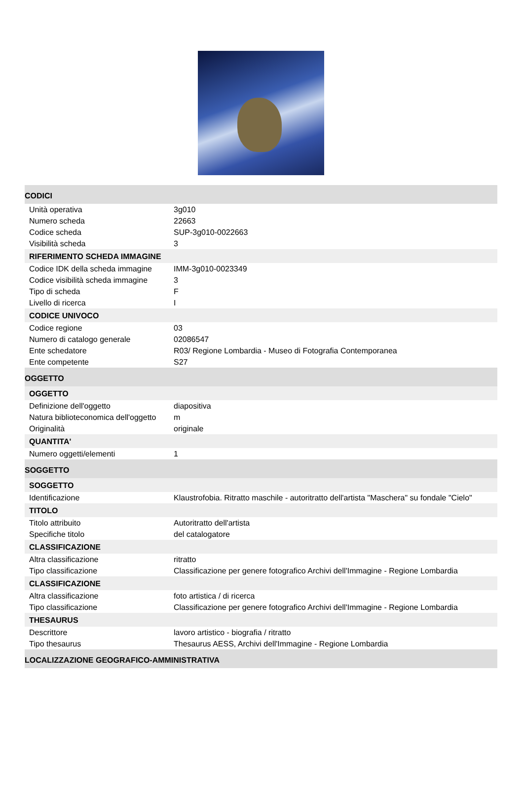| CODICI | |
| Unità operativa | 3g010 |
| Numero scheda | 22663 |
| Codice scheda | SUP-3g010-0022663 |
| Visibilità scheda | 3 |
| RIFERIMENTO SCHEDA IMMAGINE | |
| Codice IDK della scheda immagine | IMM-3g010-0023349 |
| Codice visibilità scheda immagine | 3 |
| Tipo di scheda | F |
| Livello di ricerca | I |
| CODICE UNIVOCO | |
| Codice regione | 03 |
| Numero di catalogo generale | 02086547 |
| Ente schedatore | R03/ Regione Lombardia - Museo di Fotografia Contemporanea |
| Ente competente | S27 |
| OGGETTO | |
| OGGETTO | |
| Definizione dell'oggetto | diapositiva |
| Natura biblioteconomica dell'oggetto | m |
| Originalità | originale |
| QUANTITA' | |
| Numero oggetti/elementi | 1 |
| SOGGETTO | |
| SOGGETTO | |
| Identificazione | Klaustrofobia. Ritratto maschile - autoritratto dell'artista "Maschera" su fondale "Cielo" |
| TITOLO | |
| Titolo attribuito | Autoritratto dell'artista |
| Specifiche titolo | del catalogatore |
| CLASSIFICAZIONE | |
| Altra classificazione | ritratto |
| Tipo classificazione | Classificazione per genere fotografico Archivi dell'Immagine - Regione Lombardia |
| CLASSIFICAZIONE | |
| Altra classificazione | foto artistica / di ricerca |
| Tipo classificazione | Classificazione per genere fotografico Archivi dell'Immagine - Regione Lombardia |
| THESAURUS | |
| Descrittore | lavoro artistico - biografia / ritratto |
| Tipo thesaurus | Thesaurus AESS, Archivi dell'Immagine - Regione Lombardia |
| LOCALIZZAZIONE GEOGRAFICO-AMMINISTRATIVA | |